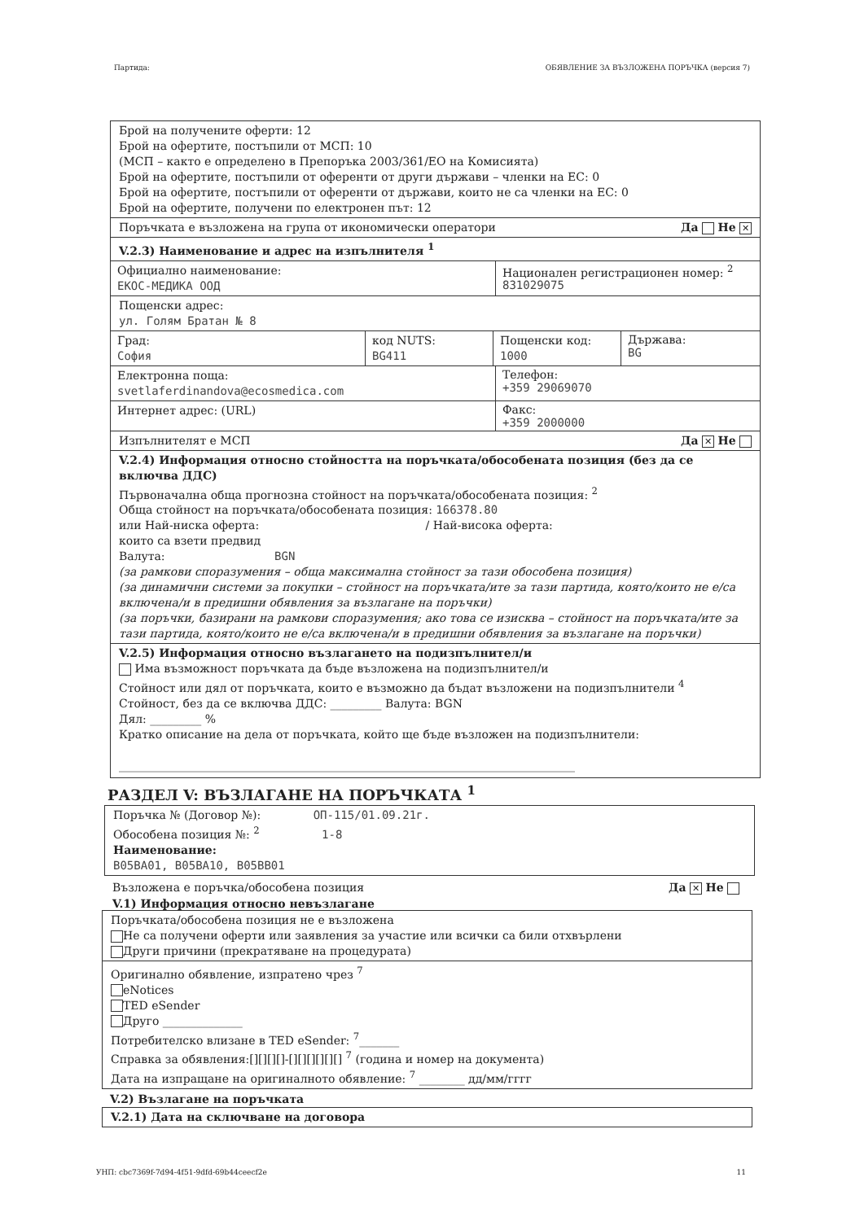Партида: ОБЯВЛЕНИЕ ЗА ВЪЗЛОЖЕНА ПОРЪЧКА (версия 7)
Брой на получените оферти: 12
Брой на офертите, постъпили от МСП: 10
(МСП – както е определено в Препоръка 2003/361/ЕО на Комисията)
Брой на офертите, постъпили от оференти от други държави – членки на ЕС: 0
Брой на офертите, постъпили от оференти от държави, които не са членки на ЕС: 0
Брой на офертите, получени по електронен път: 12
Поръчката е възложена на група от икономически оператори Да Не ✕
V.2.3) Наименование и адрес на изпълнителя <sup>1</sup>
Официално наименование:
ЕКОС-МЕДИКА ООД
Национален регистрационен номер: <sup>2</sup>
831029075
Пощенски адрес:
ул. Голям Братан № 8
Град:
София
код NUTS:
BG411
Пощенски код:
1000
Държава:
BG
Електронна поща:
svetlaferdinandova@ecosmedica.com
Телефон:
+359 29069070
Интернет адрес: (URL)
Факс:
+359 2000000
Изпълнителят е МСП Да ✕ Не
V.2.4) Информация относно стойността на поръчката/обособената позиция (без да се включва ДДС)
Първоначална обща прогнозна стойност на поръчката/обособената позиция: <sup>2</sup>
Обща стойност на поръчката/обособената позиция: 166378.80
или Най-ниска оферта: / Най-висока оферта:
които са взети предвид
Валута: BGN
(за рамкови споразумения – обща максимална стойност за тази обособена позиция)
(за динамични системи за покупки – стойност на поръчката/ите за тази партида, която/които не е/са включена/и в предишни обявления за възлагане на поръчки)
(за поръчки, базирани на рамкови споразумения; ако това се изисква – стойност на поръчката/ите за тази партида, която/които не е/са включена/и в предишни обявления за възлагане на поръчки)
V.2.5) Информация относно възлагането на подизпълнител/и
Има възможност поръчката да бъде възложена на подизпълнител/и
Стойност или дял от поръчката, които е възможно да бъдат възложени на подизпълнители <sup>4</sup>
Стойност, без да се включва ДДС: _________ Валута: BGN
Дял: _________ %
Кратко описание на дела от поръчката, който ще бъде възложен на подизпълнители:
________________________________________________________________________________
РАЗДЕЛ V: ВЪЗЛАГАНЕ НА ПОРЪЧКАТА <sup>1</sup>
Поръчка № (Договор №): ОП-115/01.09.21г.
Обособена позиция №: <sup>2</sup> 1-8
Наименование:
B05BA01, B05BA10, B05BB01
Възложена е поръчка/обособена позиция Да ✕ Не
V.1) Информация относно невъзлагане
Поръчката/обособена позиция не е възложена
Не са получени оферти или заявления за участие или всички са били отхвърлени
Други причини (прекратяване на процедурата)
Оригинално обявление, изпратено чрез <sup>7</sup>
eNotices
TED eSender
Друго ______________
Потребителско влизане в TED eSender: <sup>7</sup>_______
Справка за обявления:[][][][]-[][][][][][] <sup>7</sup> (година и номер на документа)
Дата на изпращане на оригиналното обявление: <sup>7</sup> ________ дд/мм/гггг
V.2) Възлагане на поръчката
V.2.1) Дата на сключване на договора
УНП: cbc7369f-7d94-4f51-9dfd-69b44ceecf2e 11